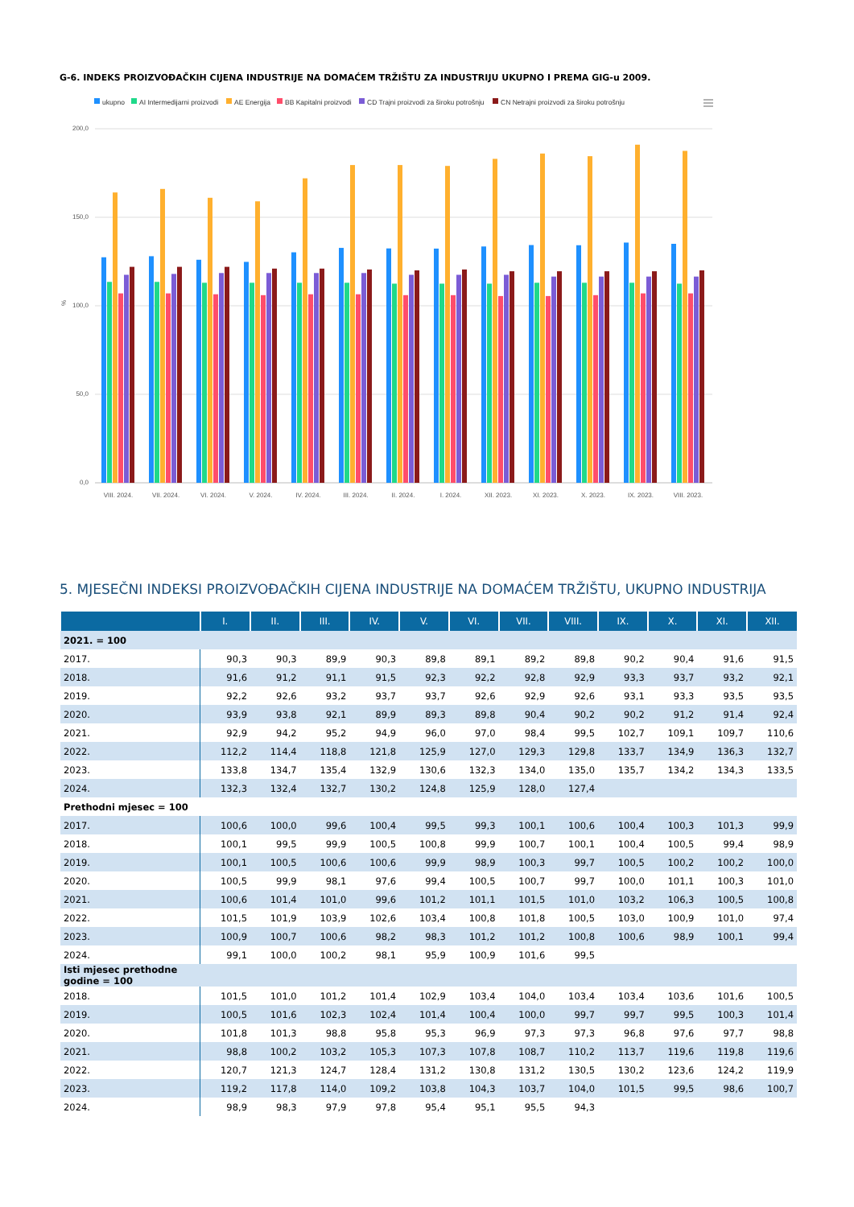G-6. INDEKS PROIZVOĐAČKIH CIJENA INDUSTRIJE NA DOMAĆEM TRŽIŠTU ZA INDUSTRIJU UKUPNO I PREMA GIG-u 2009.
ukupno
AI Intermedijarni proizvodi
AE Energija
BB Kapitalni proizvodi
CD Trajni proizvodi za široku potrošnju
CN Netrajni proizvodi za široku potrošnju
200,0
150,0
100,0
50,0
0,0
%
VIII. 2024.
VII. 2024.
VI. 2024.
V. 2024.
IV. 2024.
III. 2024.
II. 2024.
I. 2024.
XII. 2023.
XI. 2023.
X. 2023.
IX. 2023.
VIII. 2023.
5. MJESEČNI INDEKSI PROIZVOĐAČKIH CIJENA INDUSTRIJE NA DOMAĆEM TRŽIŠTU, UKUPNO INDUSTRIJA
| | I. | II. | III. | IV. | V. | VI. | VII. | VIII. | IX. | X. | XI. | XII. |
| --- | --- | --- | --- | --- | --- | --- | --- | --- | --- | --- | --- | --- |
| 2021. = 100 | | | | | | | | | | | | |
| 2017. | 90,3 | 90,3 | 89,9 | 90,3 | 89,8 | 89,1 | 89,2 | 89,8 | 90,2 | 90,4 | 91,6 | 91,5 |
| 2018. | 91,6 | 91,2 | 91,1 | 91,5 | 92,3 | 92,2 | 92,8 | 92,9 | 93,3 | 93,7 | 93,2 | 92,1 |
| 2019. | 92,2 | 92,6 | 93,2 | 93,7 | 93,7 | 92,6 | 92,9 | 92,6 | 93,1 | 93,3 | 93,5 | 93,5 |
| 2020. | 93,9 | 93,8 | 92,1 | 89,9 | 89,3 | 89,8 | 90,4 | 90,2 | 90,2 | 91,2 | 91,4 | 92,4 |
| 2021. | 92,9 | 94,2 | 95,2 | 94,9 | 96,0 | 97,0 | 98,4 | 99,5 | 102,7 | 109,1 | 109,7 | 110,6 |
| 2022. | 112,2 | 114,4 | 118,8 | 121,8 | 125,9 | 127,0 | 129,3 | 129,8 | 133,7 | 134,9 | 136,3 | 132,7 |
| 2023. | 133,8 | 134,7 | 135,4 | 132,9 | 130,6 | 132,3 | 134,0 | 135,0 | 135,7 | 134,2 | 134,3 | 133,5 |
| 2024. | 132,3 | 132,4 | 132,7 | 130,2 | 124,8 | 125,9 | 128,0 | 127,4 | | | | |
| Prethodni mjesec = 100 | | | | | | | | | | | | |
| 2017. | 100,6 | 100,0 | 99,6 | 100,4 | 99,5 | 99,3 | 100,1 | 100,6 | 100,4 | 100,3 | 101,3 | 99,9 |
| 2018. | 100,1 | 99,5 | 99,9 | 100,5 | 100,8 | 99,9 | 100,7 | 100,1 | 100,4 | 100,5 | 99,4 | 98,9 |
| 2019. | 100,1 | 100,5 | 100,6 | 100,6 | 99,9 | 98,9 | 100,3 | 99,7 | 100,5 | 100,2 | 100,2 | 100,0 |
| 2020. | 100,5 | 99,9 | 98,1 | 97,6 | 99,4 | 100,5 | 100,7 | 99,7 | 100,0 | 101,1 | 100,3 | 101,0 |
| 2021. | 100,6 | 101,4 | 101,0 | 99,6 | 101,2 | 101,1 | 101,5 | 101,0 | 103,2 | 106,3 | 100,5 | 100,8 |
| 2022. | 101,5 | 101,9 | 103,9 | 102,6 | 103,4 | 100,8 | 101,8 | 100,5 | 103,0 | 100,9 | 101,0 | 97,4 |
| 2023. | 100,9 | 100,7 | 100,6 | 98,2 | 98,3 | 101,2 | 101,2 | 100,8 | 100,6 | 98,9 | 100,1 | 99,4 |
| 2024. | 99,1 | 100,0 | 100,2 | 98,1 | 95,9 | 100,9 | 101,6 | 99,5 | | | | |
| Isti mjesec prethodne godine = 100 | | | | | | | | | | | | |
| 2018. | 101,5 | 101,0 | 101,2 | 101,4 | 102,9 | 103,4 | 104,0 | 103,4 | 103,4 | 103,6 | 101,6 | 100,5 |
| 2019. | 100,5 | 101,6 | 102,3 | 102,4 | 101,4 | 100,4 | 100,0 | 99,7 | 99,7 | 99,5 | 100,3 | 101,4 |
| 2020. | 101,8 | 101,3 | 98,8 | 95,8 | 95,3 | 96,9 | 97,3 | 97,3 | 96,8 | 97,6 | 97,7 | 98,8 |
| 2021. | 98,8 | 100,2 | 103,2 | 105,3 | 107,3 | 107,8 | 108,7 | 110,2 | 113,7 | 119,6 | 119,8 | 119,6 |
| 2022. | 120,7 | 121,3 | 124,7 | 128,4 | 131,2 | 130,8 | 131,2 | 130,5 | 130,2 | 123,6 | 124,2 | 119,9 |
| 2023. | 119,2 | 117,8 | 114,0 | 109,2 | 103,8 | 104,3 | 103,7 | 104,0 | 101,5 | 99,5 | 98,6 | 100,7 |
| 2024. | 98,9 | 98,3 | 97,9 | 97,8 | 95,4 | 95,1 | 95,5 | 94,3 | | | | |